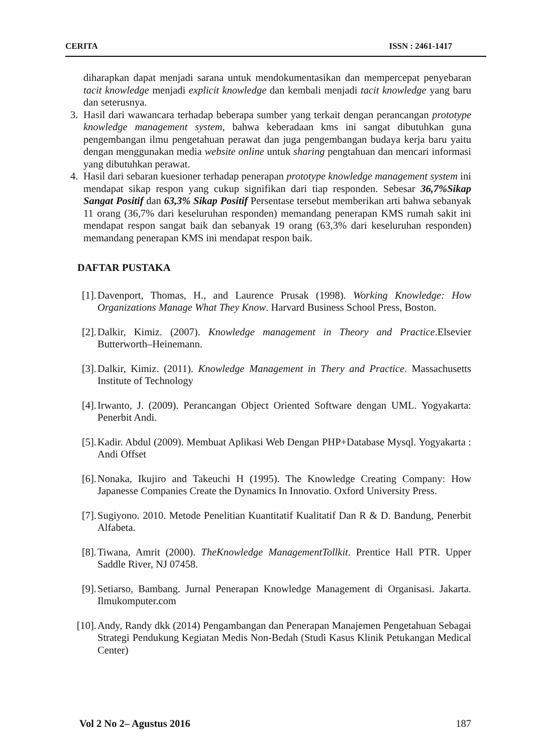CERITA ISSN : 2461-1417
diharapkan dapat menjadi sarana untuk mendokumentasikan dan mempercepat penyebaran tacit knowledge menjadi explicit knowledge dan kembali menjadi tacit knowledge yang baru dan seterusnya.
3. Hasil dari wawancara terhadap beberapa sumber yang terkait dengan perancangan prototype knowledge management system, bahwa keberadaan kms ini sangat dibutuhkan guna pengembangan ilmu pengetahuan perawat dan juga pengembangan budaya kerja baru yaitu dengan menggunakan media website online untuk sharing pengtahuan dan mencari informasi yang dibutuhkan perawat.
4. Hasil dari sebaran kuesioner terhadap penerapan prototype knowledge management system ini mendapat sikap respon yang cukup signifikan dari tiap responden. Sebesar 36,7%Sikap Sangat Positif dan 63,3% Sikap Positif Persentase tersebut memberikan arti bahwa sebanyak 11 orang (36,7% dari keseluruhan responden) memandang penerapan KMS rumah sakit ini mendapat respon sangat baik dan sebanyak 19 orang (63,3% dari keseluruhan responden) memandang penerapan KMS ini mendapat respon baik.
DAFTAR PUSTAKA
[1]. Davenport, Thomas, H., and Laurence Prusak (1998). Working Knowledge: How Organizations Manage What They Know. Harvard Business School Press, Boston.
[2]. Dalkir, Kimiz. (2007). Knowledge management in Theory and Practice.Elsevier Butterworth–Heinemann.
[3]. Dalkir, Kimiz. (2011). Knowledge Management in Thery and Practice. Massachusetts Institute of Technology
[4]. Irwanto, J. (2009). Perancangan Object Oriented Software dengan UML. Yogyakarta: Penerbit Andi.
[5]. Kadir. Abdul (2009). Membuat Aplikasi Web Dengan PHP+Database Mysql. Yogyakarta : Andi Offset
[6]. Nonaka, Ikujiro and Takeuchi H (1995). The Knowledge Creating Company: How Japanesse Companies Create the Dynamics In Innovatio. Oxford University Press.
[7]. Sugiyono. 2010. Metode Penelitian Kuantitatif Kualitatif Dan R & D. Bandung, Penerbit Alfabeta.
[8]. Tiwana, Amrit (2000). TheKnowledge ManagementTollkit. Prentice Hall PTR. Upper Saddle River, NJ 07458.
[9]. Setiarso, Bambang. Jurnal Penerapan Knowledge Management di Organisasi. Jakarta. Ilmukomputer.com
[10]. Andy, Randy dkk (2014) Pengambangan dan Penerapan Manajemen Pengetahuan Sebagai Strategi Pendukung Kegiatan Medis Non-Bedah (Studi Kasus Klinik Petukangan Medical Center)
Vol 2 No 2– Agustus 2016 187